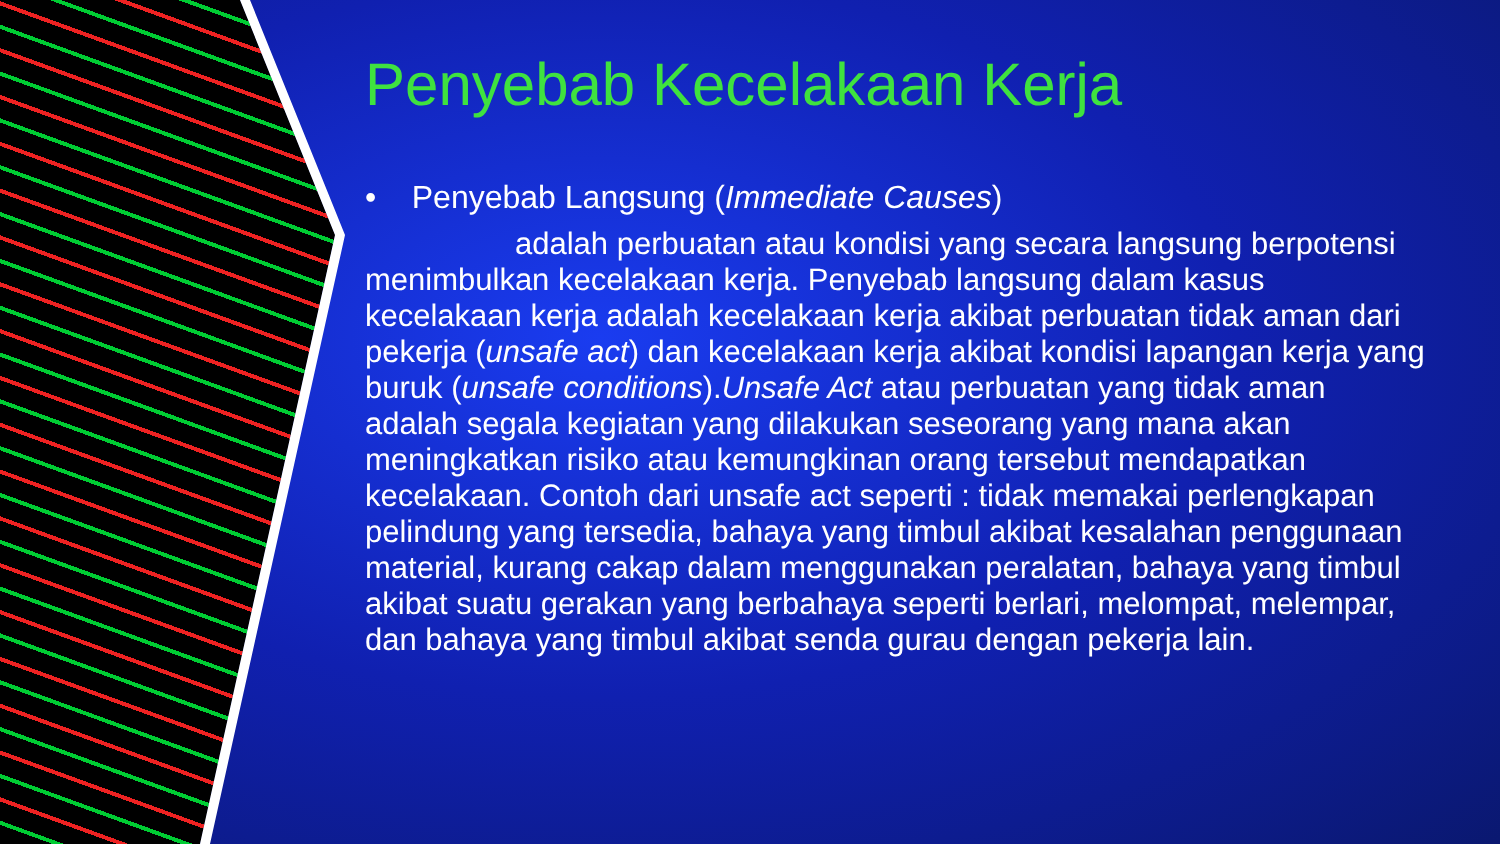Penyebab Kecelakaan Kerja
• Penyebab Langsung (Immediate Causes)
adalah perbuatan atau kondisi yang secara langsung berpotensi menimbulkan kecelakaan kerja. Penyebab langsung dalam kasus kecelakaan kerja adalah kecelakaan kerja akibat perbuatan tidak aman dari pekerja (unsafe act) dan kecelakaan kerja akibat kondisi lapangan kerja yang buruk (unsafe conditions).Unsafe Act atau perbuatan yang tidak aman adalah segala kegiatan yang dilakukan seseorang yang mana akan meningkatkan risiko atau kemungkinan orang tersebut mendapatkan kecelakaan. Contoh dari unsafe act seperti : tidak memakai perlengkapan pelindung yang tersedia, bahaya yang timbul akibat kesalahan penggunaan material, kurang cakap dalam menggunakan peralatan, bahaya yang timbul akibat suatu gerakan yang berbahaya seperti berlari, melompat, melempar, dan bahaya yang timbul akibat senda gurau dengan pekerja lain.